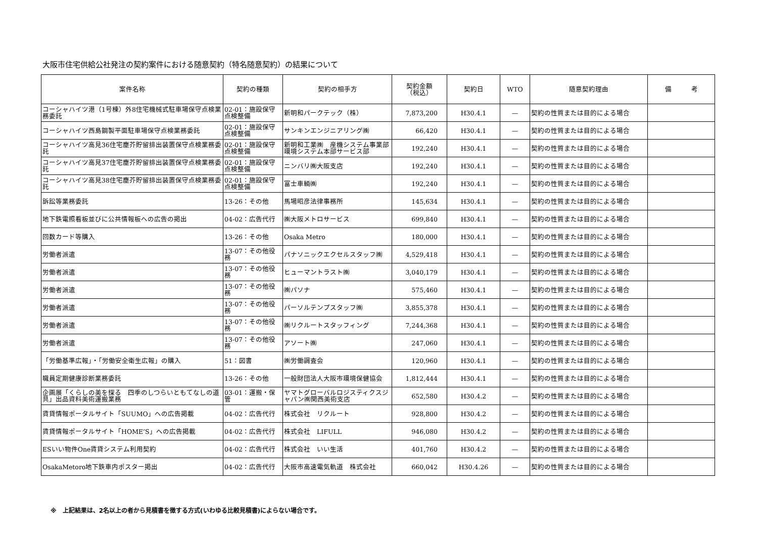大阪市住宅供給公社発注の契約案件における随意契約（特名随意契約）の結果について
| 案件名称 | 契約の種類 | 契約の相手方 | 契約金額 （税込） | 契約日 | WTO | 随意契約理由 | 備 考 |
| --- | --- | --- | --- | --- | --- | --- | --- |
| コーシャハイツ港（1号棟）外8住宅機械式駐車場保守点検業務委託 | 02-01：施設保守点検整備 | 新明和パークテック（株） | 7,873,200 | H30.4.1 | — | 契約の性質または目的による場合 | |
| コーシャハイツ西島鋼製平面駐車場保守点検業務委託 | 02-01：施設保守点検整備 | サンキンエンジニアリング㈱ | 66,420 | H30.4.1 | — | 契約の性質または目的による場合 | |
| コーシャハイツ高見36住宅塵芥貯留排出装置保守点検業務委託 | 02-01：施設保守点検整備 | 新明和工業㈱ 産機システム事業部環境システム本部サービス部 | 192,240 | H30.4.1 | — | 契約の性質または目的による場合 | |
| コーシャハイツ高見37住宅塵芥貯留排出装置保守点検業務委託 | 02-01：施設保守点検整備 | ニンバリ㈱大阪支店 | 192,240 | H30.4.1 | — | 契約の性質または目的による場合 | |
| コーシャハイツ高見38住宅塵芥貯留排出装置保守点検業務委託 | 02-01：施設保守点検整備 | 富士車輌㈱ | 192,240 | H30.4.1 | — | 契約の性質または目的による場合 | |
| 訴訟等業務委託 | 13-26：その他 | 馬場昭彦法律事務所 | 145,634 | H30.4.1 | — | 契約の性質または目的による場合 | |
| 地下鉄電照看板並びに公共情報板への広告の掲出 | 04-02：広告代行 | ㈱大阪メトロサービス | 699,840 | H30.4.1 | — | 契約の性質または目的による場合 | |
| 回数カード等購入 | 13-26：その他 | Osaka Metro | 180,000 | H30.4.1 | — | 契約の性質または目的による場合 | |
| 労働者派遣 | 13-07：その他役務 | パナソニックエクセルスタッフ㈱ | 4,529,418 | H30.4.1 | — | 契約の性質または目的による場合 | |
| 労働者派遣 | 13-07：その他役務 | ヒューマントラスト㈱ | 3,040,179 | H30.4.1 | — | 契約の性質または目的による場合 | |
| 労働者派遣 | 13-07：その他役務 | ㈱パソナ | 575,460 | H30.4.1 | — | 契約の性質または目的による場合 | |
| 労働者派遣 | 13-07：その他役務 | パーソルテンプスタッフ㈱ | 3,855,378 | H30.4.1 | — | 契約の性質または目的による場合 | |
| 労働者派遣 | 13-07：その他役務 | ㈱リクルートスタッフィング | 7,244,368 | H30.4.1 | — | 契約の性質または目的による場合 | |
| 労働者派遣 | 13-07：その他役務 | アソート㈱ | 247,060 | H30.4.1 | — | 契約の性質または目的による場合 | |
| 「労働基準広報」・「労働安全衛生広報」の購入 | 51：図書 | ㈱労働調査会 | 120,960 | H30.4.1 | — | 契約の性質または目的による場合 | |
| 職員定期健康診断業務委託 | 13-26：その他 | 一般財団法人大阪市環境保健協会 | 1,812,444 | H30.4.1 | — | 契約の性質または目的による場合 | |
| 企画展「くらしの美を探る 四季のしつらいともてなしの道具」出品資料美術運搬業務 | 03-01：運搬・保管 | ヤマトグローバルロジスティクスジャパン㈱関西美術支店 | 652,580 | H30.4.2 | — | 契約の性質または目的による場合 | |
| 賃貸情報ポータルサイト「SUUMO」への広告掲載 | 04-02：広告代行 | 株式会社 リクルート | 928,800 | H30.4.2 | — | 契約の性質または目的による場合 | |
| 賃貸情報ポータルサイト「HOME’S」への広告掲載 | 04-02：広告代行 | 株式会社 LIFULL | 946,080 | H30.4.2 | — | 契約の性質または目的による場合 | |
| ESいい物件One賃貸システム利用契約 | 04-02：広告代行 | 株式会社 いい生活 | 401,760 | H30.4.2 | — | 契約の性質または目的による場合 | |
| OsakaMetoro地下鉄車内ポスター掲出 | 04-02：広告代行 | 大阪市高速電気軌道 株式会社 | 660,042 | H30.4.26 | — | 契約の性質または目的による場合 | |
※　上記結果は、2名以上の者から見積書を徴する方式(いわゆる比較見積書)によらない場合です。